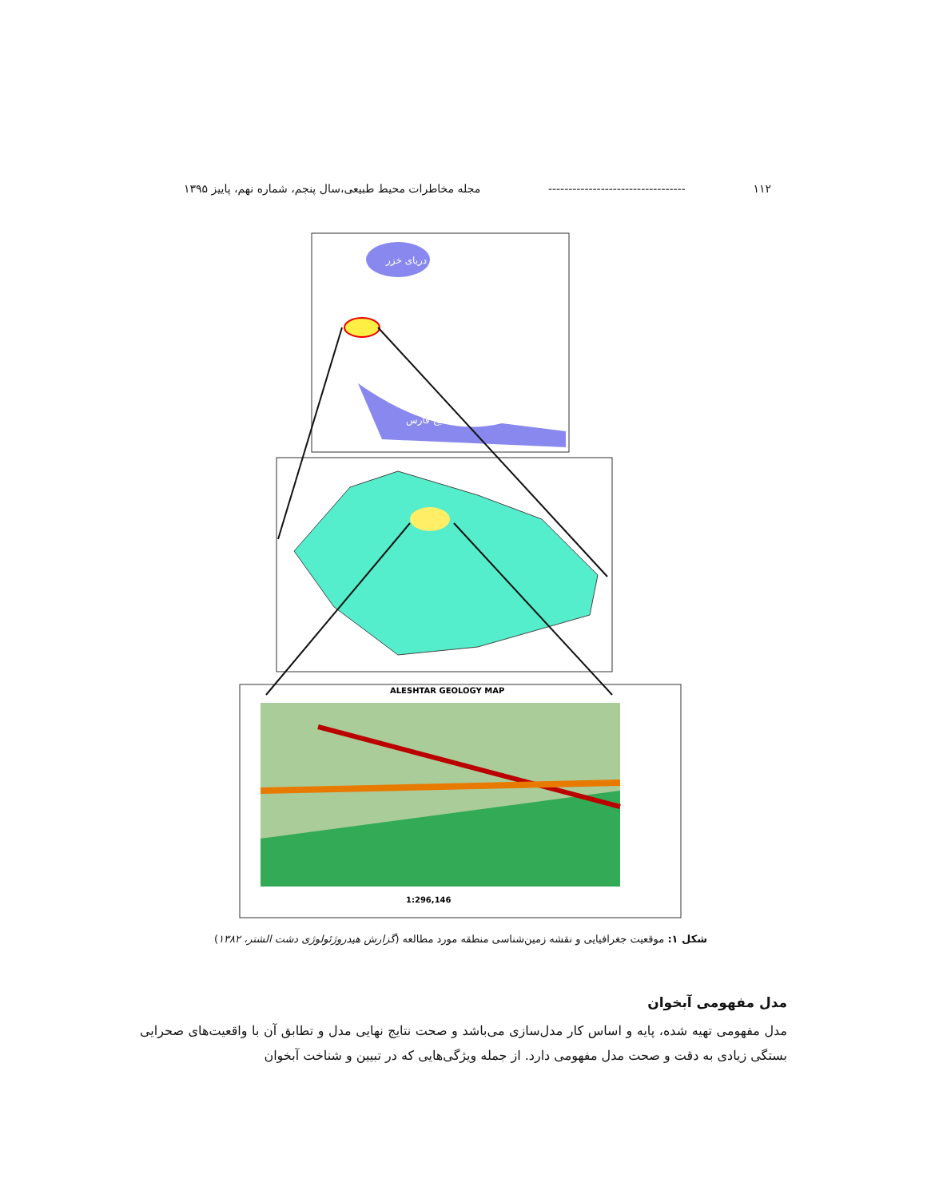۱۱۲ ---------------------------------- مجله مخاطرات محیط طبیعی،سال پنجم، شماره نهم، پاییز ۱۳۹۵
دریای خزر
خلیج فارس
ALESHTAR GEOLOGY MAP
1:296,146
شکل ۱: موقعیت جغرافیایی و نقشه زمین‌شناسی منطقه مورد مطالعه (گزارش هیدروژئولوژی دشت الشتر، ۱۳۸۲)
مدل مفهومی آبخوان
مدل مفهومی تهیه شده، پایه و اساس کار مدل‌سازی می‌باشد و صحت نتایج نهایی مدل و تطابق آن با واقعیت‌های صحرایی بستگی زیادی به دقت و صحت مدل مفهومی دارد. از جمله ویژگی‌هایی که در تبیین و شناخت آبخوان